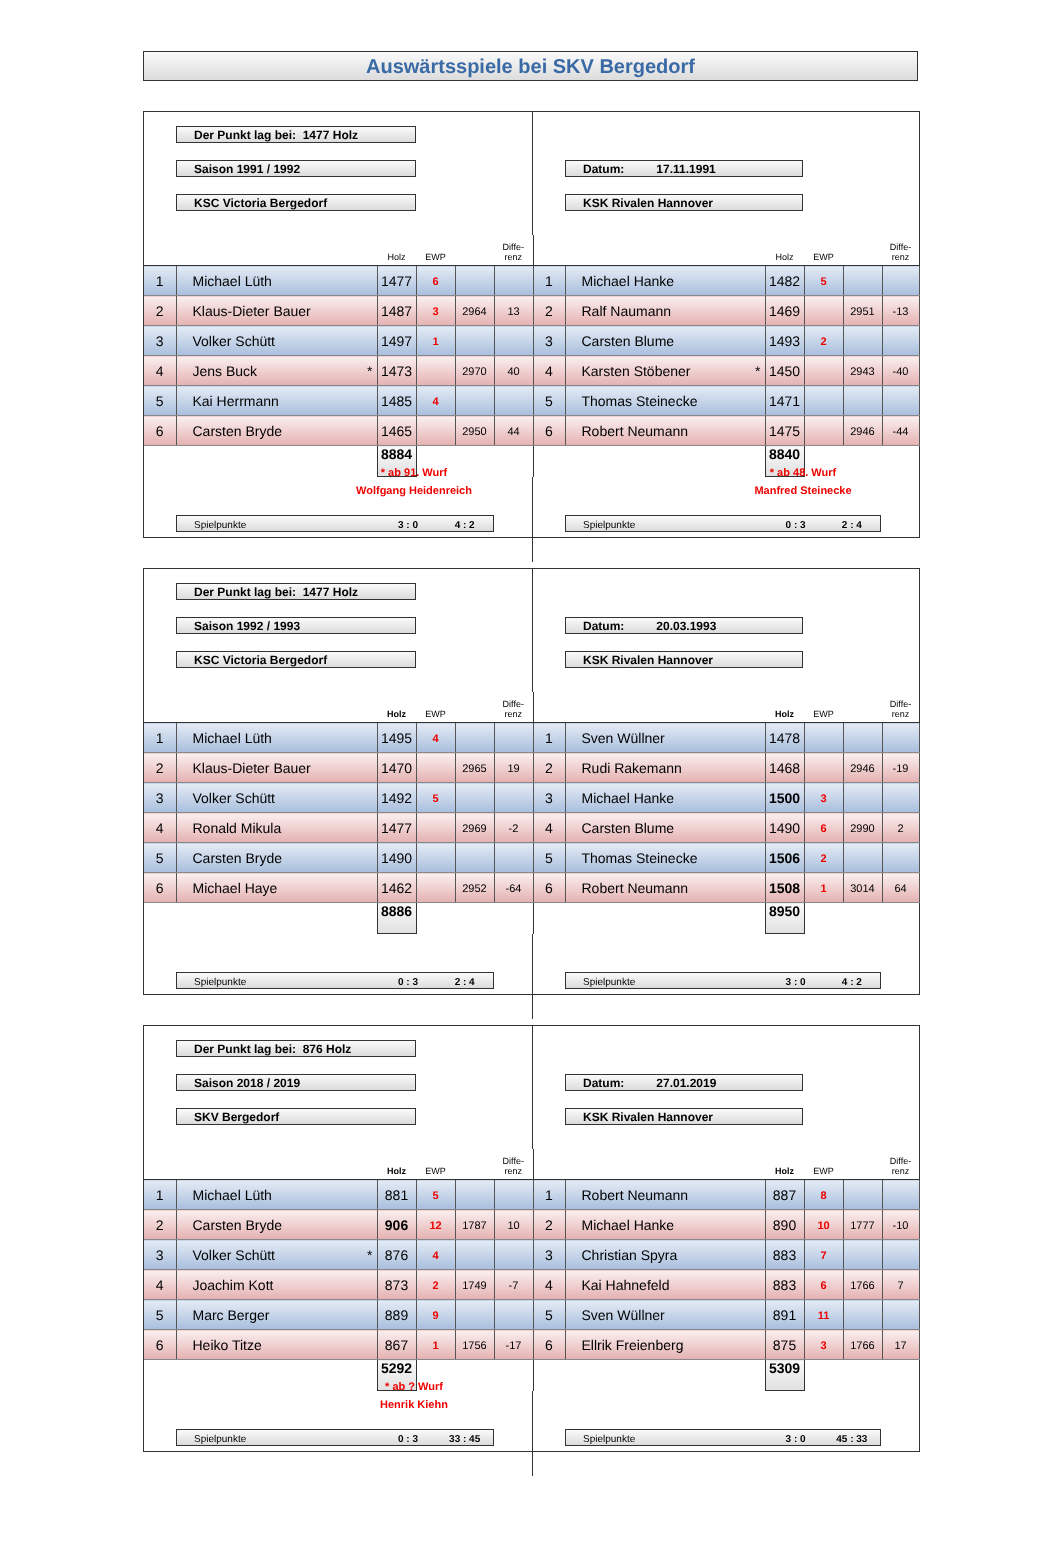Auswärtsspiele bei SKV Bergedorf
Der Punkt lag bei: 1477 Holz
Saison 1991 / 1992
KSC Victoria Bergedorf
-
Datum: 17.11.1991
KSK Rivalen Hannover
| | | Holz | EWP | | Diffe- renz | | | Holz | EWP | | Diffe- renz |
| 1 | Michael Lüth | 1477 | 6 | | | 1 | Michael Hanke | 1482 | 5 | | |
| 2 | Klaus-Dieter Bauer | 1487 | 3 | 2964 | 13 | 2 | Ralf Naumann | 1469 | | 2951 | -13 |
| 3 | Volker Schütt | 1497 | 1 | | | 3 | Carsten Blume | 1493 | 2 | | |
| 4 | Jens Buck * | 1473 | | 2970 | 40 | 4 | Karsten Stöbener * | 1450 | | 2943 | -40 |
| 5 | Kai Herrmann | 1485 | 4 | | | 5 | Thomas Steinecke | 1471 | | | |
| 6 | Carsten Bryde | 1465 | | 2950 | 44 | 6 | Robert Neumann | 1475 | | 2946 | -44 |
| | | 8884 | | | | | | 8840 | | | |
* ab 91. Wurf
Wolfgang Heidenreich
Spielpunkte 3 : 0 4 : 2
* ab 48. Wurf
Manfred Steinecke
Spielpunkte 0 : 3 2 : 4
Der Punkt lag bei: 1477 Holz
Saison 1992 / 1993
KSC Victoria Bergedorf
-
Datum: 20.03.1993
KSK Rivalen Hannover
| | | Holz | EWP | | Diffe- renz | | | Holz | EWP | | Diffe- renz |
| 1 | Michael Lüth | 1495 | 4 | | | 1 | Sven Wüllner | 1478 | | | |
| 2 | Klaus-Dieter Bauer | 1470 | | 2965 | 19 | 2 | Rudi Rakemann | 1468 | | 2946 | -19 |
| 3 | Volker Schütt | 1492 | 5 | | | 3 | Michael Hanke | 1500 | 3 | | |
| 4 | Ronald Mikula | 1477 | | 2969 | -2 | 4 | Carsten Blume | 1490 | 6 | 2990 | 2 |
| 5 | Carsten Bryde | 1490 | | | | 5 | Thomas Steinecke | 1506 | 2 | | |
| 6 | Michael Haye | 1462 | | 2952 | -64 | 6 | Robert Neumann | 1508 | 1 | 3014 | 64 |
| | | 8886 | | | | | | 8950 | | | |
Spielpunkte 0 : 3 2 : 4
Spielpunkte 3 : 0 4 : 2
Der Punkt lag bei: 876 Holz
Saison 2018 / 2019
SKV Bergedorf
-
Datum: 27.01.2019
KSK Rivalen Hannover
| | | Holz | EWP | | Diffe- renz | | | Holz | EWP | | Diffe- renz |
| 1 | Michael Lüth | 881 | 5 | | | 1 | Robert Neumann | 887 | 8 | | |
| 2 | Carsten Bryde | 906 | 12 | 1787 | 10 | 2 | Michael Hanke | 890 | 10 | 1777 | -10 |
| 3 | Volker Schütt * | 876 | 4 | | | 3 | Christian Spyra | 883 | 7 | | |
| 4 | Joachim Kott | 873 | 2 | 1749 | -7 | 4 | Kai Hahnefeld | 883 | 6 | 1766 | 7 |
| 5 | Marc Berger | 889 | 9 | | | 5 | Sven Wüllner | 891 | 11 | | |
| 6 | Heiko Titze | 867 | 1 | 1756 | -17 | 6 | Ellrik Freienberg | 875 | 3 | 1766 | 17 |
| | | 5292 | | | | | | 5309 | | | |
* ab ? Wurf
Henrik Kiehn
Spielpunkte 0 : 3 33 : 45
Spielpunkte 3 : 0 45 : 33